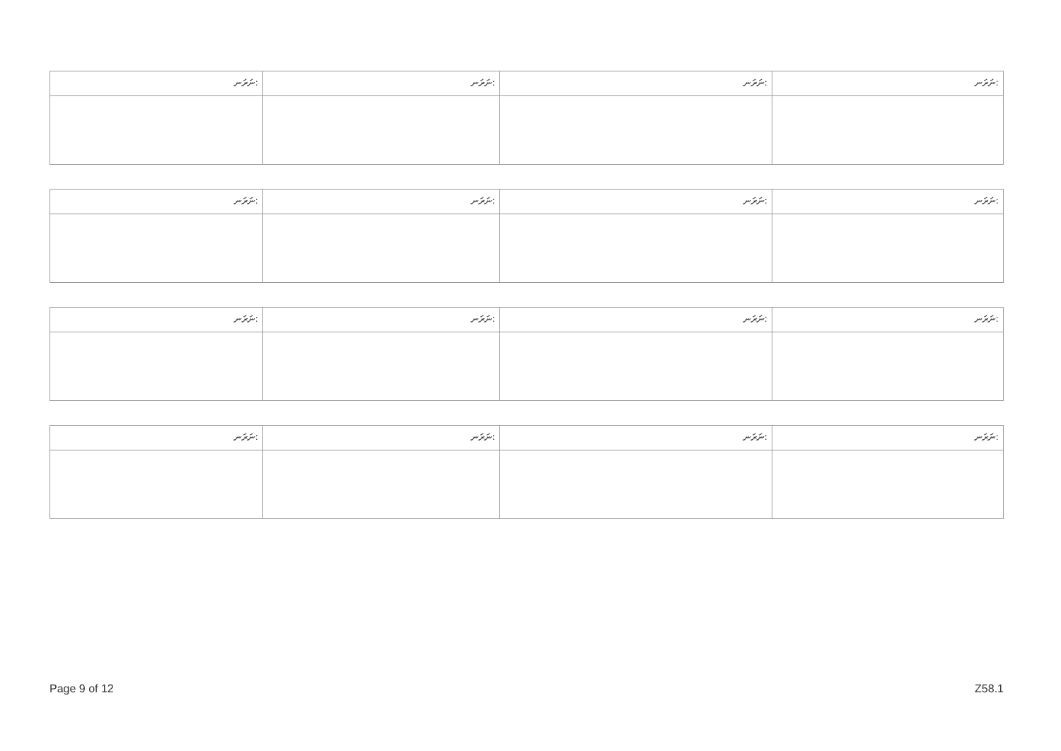| ނަރަނ: | ނަރަނ: | ނަރަނ: | ނަރަނ: |
| ނަރަނ: | ނަރަނ: | ނަރަނ: | ނަރަނ: |
| ނަރަނ: | ނަރަނ: | ނަރަނ: | ނަރަނ: |
| ނަރަނ: | ނަރަނ: | ނަރަނ: | ނަރަނ: |
Page 9 of 12 Z58.1